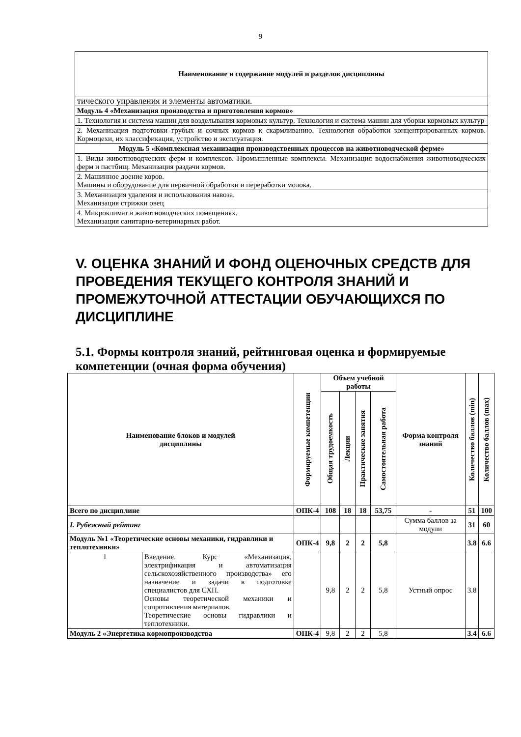9
| Наименование и содержание модулей и разделов дисциплины |
| --- |
| тического управления и элементы автоматики. |
| Модуль 4 «Механизация производства и приготовления кормов» |
| 1. Технология и система машин для возделывания кормовых культур. Технология и система машин для уборки кормовых культур |
| 2. Механизация подготовки грубых и сочных кормов к скармливанию. Технология обработки концентрированных кормов. Кормоцехи, их классификация, устройство и эксплуатация. |
| Модуль 5 «Комплексная механизация производственных процессов на животноводческой ферме» |
| 1. Виды животноводческих ферм и комплексов. Промышленные комплексы. Механизация водоснабжения животноводческих ферм и пастбищ. Механизация раздачи кормов. |
| 2. Машинное доение коров. Машины и оборудование для первичной обработки и переработки молока. |
| 3. Механизация удаления и использования навоза. Механизация стрижки овец |
| 4. Микроклимат в животноводческих помещениях. Механизация санитарно-ветеринарных работ. |
V. ОЦЕНКА ЗНАНИЙ И ФОНД ОЦЕНОЧНЫХ СРЕДСТВ ДЛЯ ПРОВЕДЕНИЯ ТЕКУЩЕГО КОНТРОЛЯ ЗНАНИЙ И ПРОМЕЖУТОЧНОЙ АТТЕСТАЦИИ ОБУЧАЮЩИХСЯ ПО ДИСЦИПЛИНЕ
5.1. Формы контроля знаний, рейтинговая оценка и формируемые компетенции (очная форма обучения)
| Наименование блоков и модулей дисциплины | | Формируемые компетенции | Объем учебной работы | | | | Форма контроля знаний | Количество баллов (min) | Количество баллов (max) |
| --- | --- | --- | --- | --- | --- | --- | --- | --- | --- |
| | | | Общая трудоемкость | Лекции | Практические занятия | Самостоятельная работа | | | |
| Всего по дисциплине | | ОПК-4 | 108 | 18 | 18 | 53,75 | - | 51 | 100 |
| I. Рубежный рейтинг | | | | | | | Сумма баллов за модули | 31 | 60 |
| Модуль №1 «Теоретические основы механики, гидравлики и теплотехники» | | ОПК-4 | 9,8 | 2 | 2 | 5,8 | | 3.8 | 6.6 |
| 1 | Введение. Курс «Механизация, электрификация и автоматизация сельскохозяйственного производства» его назначение и задачи в подготовке специалистов для СХП. Основы теоретической механики и сопротивления материалов. Теоретические основы гидравлики и теплотехники. | | 9,8 | 2 | 2 | 5,8 | Устный опрос | 3.8 | |
| Модуль 2 «Энергетика кормопроизводства | | ОПК-4 | 9,8 | 2 | 2 | 5,8 | | 3.4 | 6.6 |